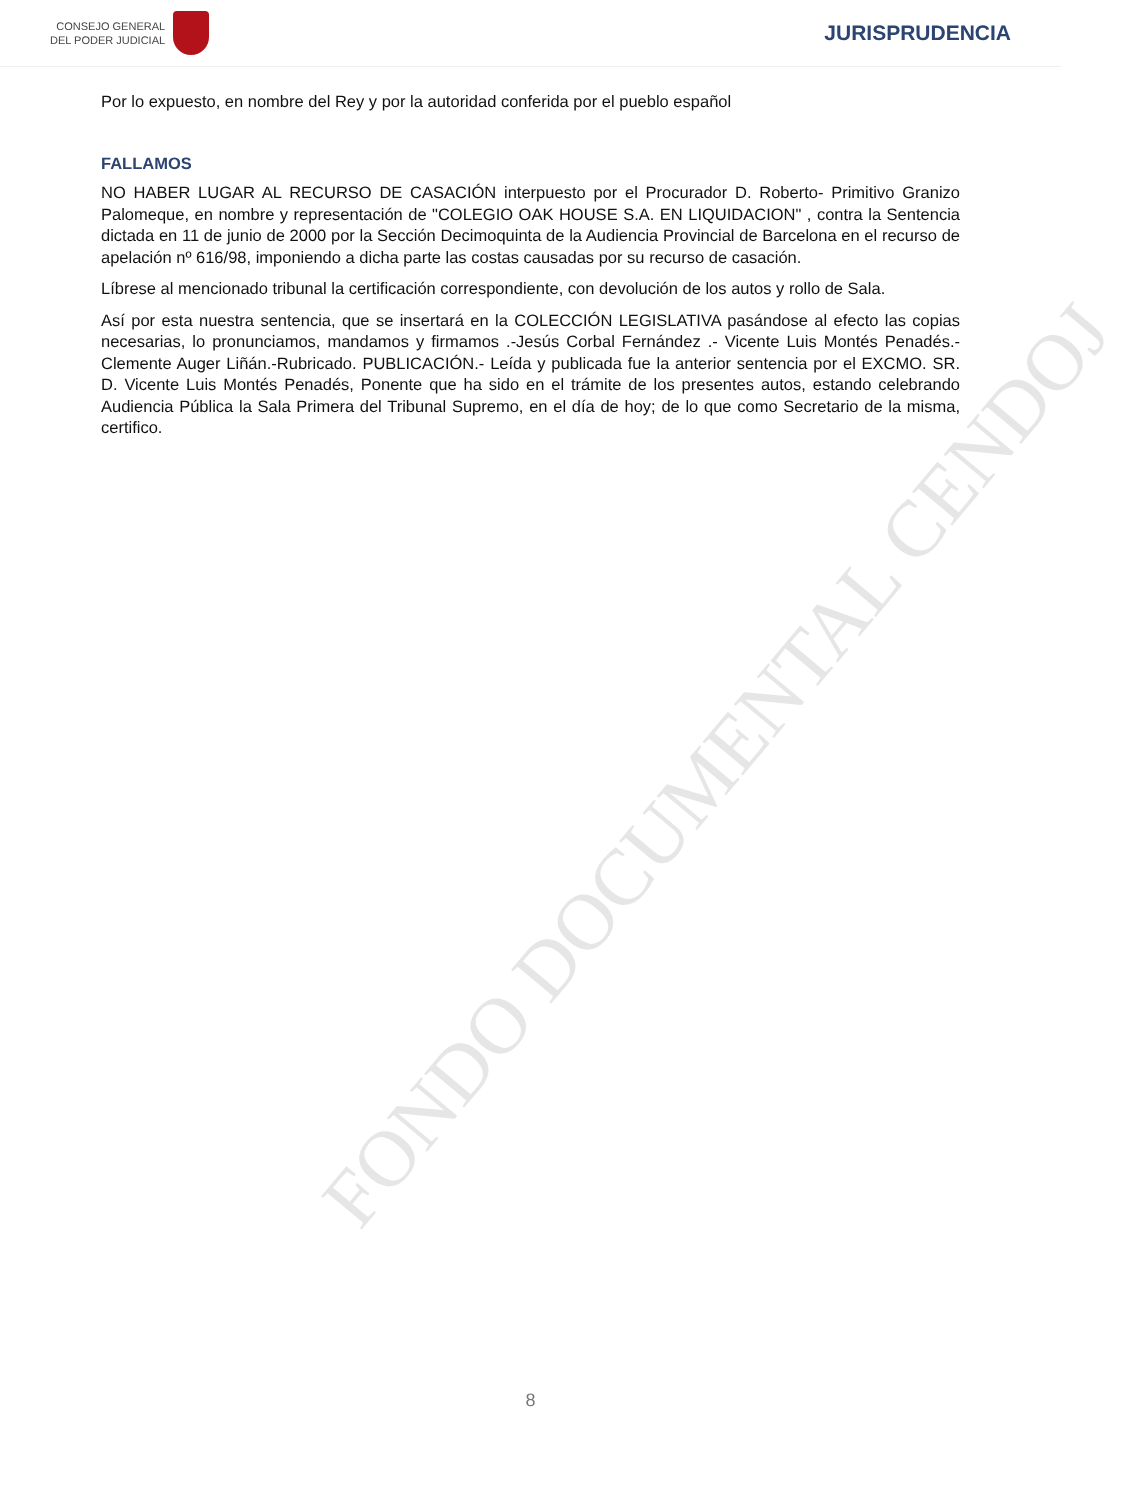CONSEJO GENERAL
DEL PODER JUDICIAL
JURISPRUDENCIA
FONDO DOCUMENTAL CENDOJ
Por lo expuesto, en nombre del Rey y por la autoridad conferida por el pueblo español
FALLAMOS
NO HABER LUGAR AL RECURSO DE CASACIÓN interpuesto por el Procurador D. Roberto- Primitivo Granizo Palomeque, en nombre y representación de "COLEGIO OAK HOUSE S.A. EN LIQUIDACION" , contra la Sentencia dictada en 11 de junio de 2000 por la Sección Decimoquinta de la Audiencia Provincial de Barcelona en el recurso de apelación nº 616/98, imponiendo a dicha parte las costas causadas por su recurso de casación.
Líbrese al mencionado tribunal la certificación correspondiente, con devolución de los autos y rollo de Sala.
Así por esta nuestra sentencia, que se insertará en la COLECCIÓN LEGISLATIVA pasándose al efecto las copias necesarias, lo pronunciamos, mandamos y firmamos .-Jesús Corbal Fernández .- Vicente Luis Montés Penadés.- Clemente Auger Liñán.-Rubricado. PUBLICACIÓN.- Leída y publicada fue la anterior sentencia por el EXCMO. SR. D. Vicente Luis Montés Penadés, Ponente que ha sido en el trámite de los presentes autos, estando celebrando Audiencia Pública la Sala Primera del Tribunal Supremo, en el día de hoy; de lo que como Secretario de la misma, certifico.
8